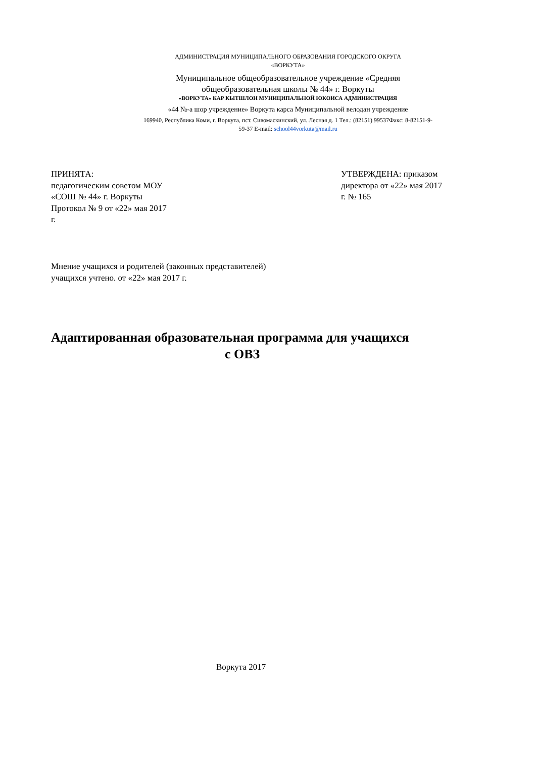АДМИНИСТРАЦИЯ МУНИЦИПАЛЬНОГО ОБРАЗОВАНИЯ ГОРОДСКОГО ОКРУГА
«ВОРКУТА»
Муниципальное общеобразовательное учреждение «Средняя общеобразовательная школы № 44» г. Воркуты
«ВОРКУТА» КАР КЫТШЛОН МУНИЦИПАЛЬНОЙ ЮКОИСА АДМИНИСТРАЦИЯ
«44 №-а шор учреждение» Воркута карса Муниципальной велодан учреждение
169940, Республика Коми, г. Воркута, пст. Сивомаскинский, ул. Лесная д. 1 Тел.: (82151) 99537Факс: 8-82151-9-59-37 E-mail: school44vorkuta@mail.ru
ПРИНЯТА:
педагогическим советом МОУ
«СОШ № 44» г. Воркуты
Протокол № 9 от «22» мая 2017
г.
УТВЕРЖДЕНА: приказом
директора от «22» мая 2017
г. № 165
Мнение учащихся и родителей (законных представителей)
учащихся учтено. от «22» мая 2017 г.
Адаптированная образовательная программа для учащихся
с ОВЗ
Воркута 2017